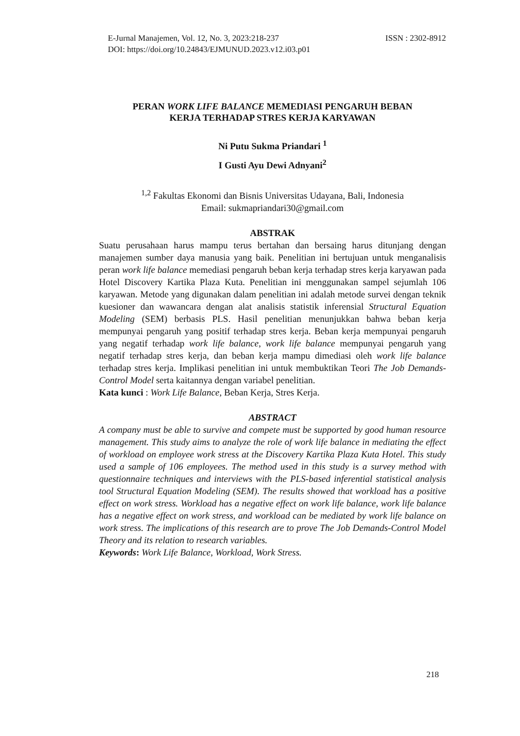ISSN : 2302-8912 E-Jurnal Manajemen, Vol. 12, No. 3, 2023:218-237
DOI: https://doi.org/10.24843/EJMUNUD.2023.v12.i03.p01
PERAN WORK LIFE BALANCE MEMEDIASI PENGARUH BEBAN
KERJA TERHADAP STRES KERJA KARYAWAN
Ni Putu Sukma Priandari <sup>1</sup>
I Gusti Ayu Dewi Adnyani<sup>2</sup>
<sup>1,2</sup> Fakultas Ekonomi dan Bisnis Universitas Udayana, Bali, Indonesia
Email: sukmapriandari30@gmail.com
ABSTRAK
Suatu perusahaan harus mampu terus bertahan dan bersaing harus ditunjang dengan manajemen sumber daya manusia yang baik. Penelitian ini bertujuan untuk menganalisis peran work life balance memediasi pengaruh beban kerja terhadap stres kerja karyawan pada Hotel Discovery Kartika Plaza Kuta. Penelitian ini menggunakan sampel sejumlah 106 karyawan. Metode yang digunakan dalam penelitian ini adalah metode survei dengan teknik kuesioner dan wawancara dengan alat analisis statistik inferensial Structural Equation Modeling (SEM) berbasis PLS. Hasil penelitian menunjukkan bahwa beban kerja mempunyai pengaruh yang positif terhadap stres kerja. Beban kerja mempunyai pengaruh yang negatif terhadap work life balance, work life balance mempunyai pengaruh yang negatif terhadap stres kerja, dan beban kerja mampu dimediasi oleh work life balance terhadap stres kerja. Implikasi penelitian ini untuk membuktikan Teori The Job Demands-Control Model serta kaitannya dengan variabel penelitian.
Kata kunci : Work Life Balance, Beban Kerja, Stres Kerja.
ABSTRACT
A company must be able to survive and compete must be supported by good human resource management. This study aims to analyze the role of work life balance in mediating the effect of workload on employee work stress at the Discovery Kartika Plaza Kuta Hotel. This study used a sample of 106 employees. The method used in this study is a survey method with questionnaire techniques and interviews with the PLS-based inferential statistical analysis tool Structural Equation Modeling (SEM). The results showed that workload has a positive effect on work stress. Workload has a negative effect on work life balance, work life balance has a negative effect on work stress, and workload can be mediated by work life balance on work stress. The implications of this research are to prove The Job Demands-Control Model Theory and its relation to research variables.
Keywords: Work Life Balance, Workload, Work Stress.
218